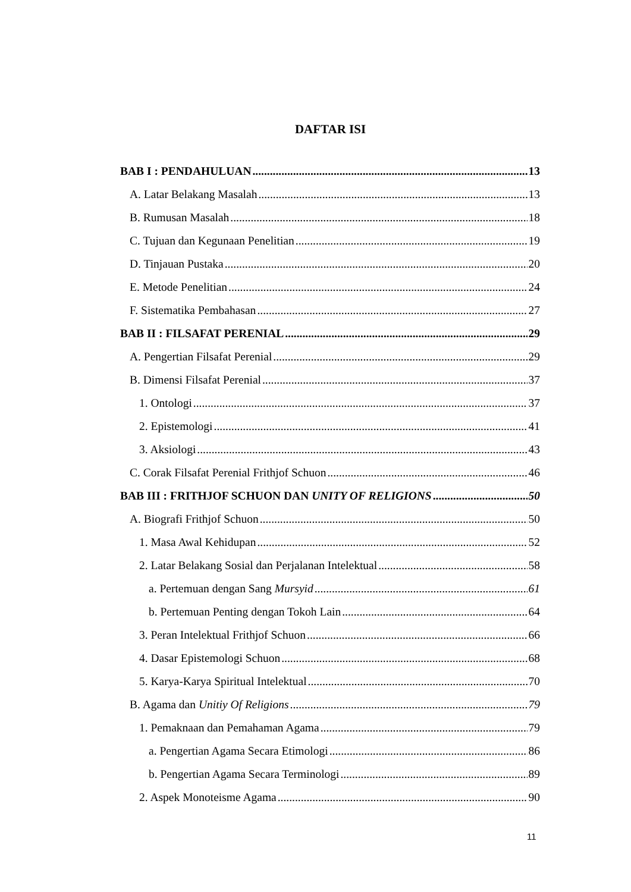DAFTAR ISI
BAB I : PENDAHULUAN 13
A. Latar Belakang Masalah 13
B. Rumusan Masalah 18
C. Tujuan dan Kegunaan Penelitian 19
D. Tinjauan Pustaka 20
E. Metode Penelitian 24
F. Sistematika Pembahasan 27
BAB II : FILSAFAT PERENIAL 29
A. Pengertian Filsafat Perenial 29
B. Dimensi Filsafat Perenial 37
1. Ontologi 37
2. Epistemologi 41
3. Aksiologi 43
C. Corak Filsafat Perenial Frithjof Schuon 46
BAB III : FRITHJOF SCHUON DAN UNITY OF RELIGIONS 50
A. Biografi Frithjof Schuon 50
1. Masa Awal Kehidupan 52
2. Latar Belakang Sosial dan Perjalanan Intelektual 58
a. Pertemuan dengan Sang Mursyid 61
b. Pertemuan Penting dengan Tokoh Lain 64
3. Peran Intelektual Frithjof Schuon 66
4. Dasar Epistemologi Schuon 68
5. Karya-Karya Spiritual Intelektual 70
B. Agama dan Unitiy Of Religions 79
1. Pemaknaan dan Pemahaman Agama 79
a. Pengertian Agama Secara Etimologi 86
b. Pengertian Agama Secara Terminologi 89
2. Aspek Monoteisme Agama 90
11